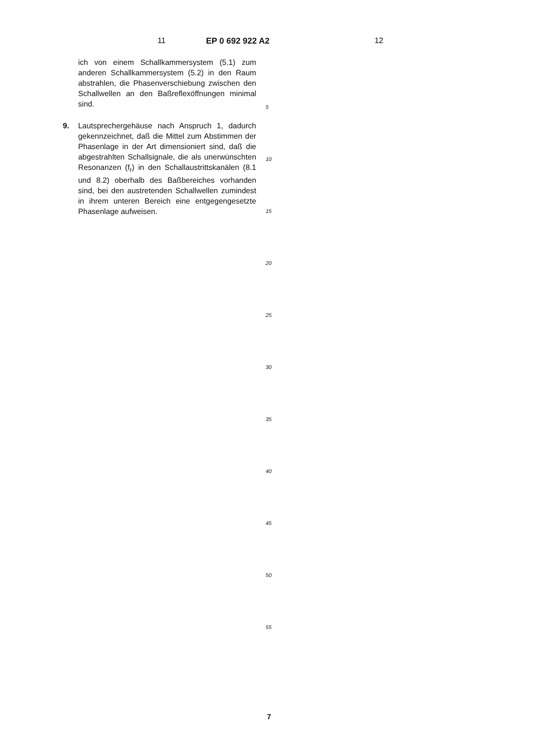11 EP 0 692 922 A2 12
ich von einem Schallkammersystem (5.1) zum anderen Schallkammersystem (5.2) in den Raum abstrahlen, die Phasenverschiebung zwischen den Schallwellen an den Baßreflexöffnungen minimal sind.
9. Lautsprechergehäuse nach Anspruch 1, dadurch gekennzeichnet, daß die Mittel zum Abstimmen der Phasenlage in der Art dimensioniert sind, daß die abgestrahlten Schallsignale, die als unerwünschten Resonanzen (f<sub>r</sub>) in den Schallaustrittskanälen (8.1 und 8.2) oberhalb des Baßbereiches vorhanden sind, bei den austretenden Schallwellen zumindest in ihrem unteren Bereich eine entgegengesetzte Phasenlage aufweisen.
5
10
15
20
25
30
35
40
45
50
55
7